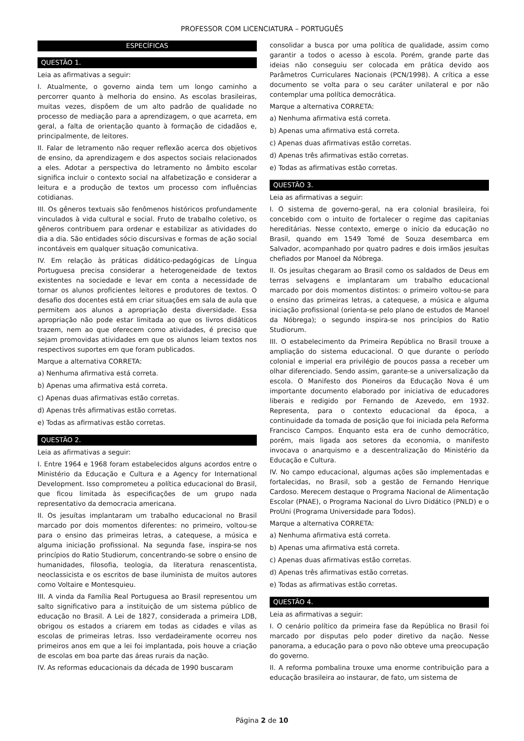PROFESSOR COM LICENCIATURA – PORTUGUÊS
ESPECÍFICAS
QUESTÃO 1.
Leia as afirmativas a seguir:
I. Atualmente, o governo ainda tem um longo caminho a percorrer quanto à melhoria do ensino. As escolas brasileiras, muitas vezes, dispõem de um alto padrão de qualidade no processo de mediação para a aprendizagem, o que acarreta, em geral, a falta de orientação quanto à formação de cidadãos e, principalmente, de leitores.
II. Falar de letramento não requer reflexão acerca dos objetivos de ensino, da aprendizagem e dos aspectos sociais relacionados a eles. Adotar a perspectiva do letramento no âmbito escolar significa incluir o contexto social na alfabetização e considerar a leitura e a produção de textos um processo com influências cotidianas.
III. Os gêneros textuais são fenômenos históricos profundamente vinculados à vida cultural e social. Fruto de trabalho coletivo, os gêneros contribuem para ordenar e estabilizar as atividades do dia a dia. São entidades sócio discursivas e formas de ação social incontáveis em qualquer situação comunicativa.
IV. Em relação às práticas didático-pedagógicas de Língua Portuguesa precisa considerar a heterogeneidade de textos existentes na sociedade e levar em conta a necessidade de tornar os alunos proficientes leitores e produtores de textos. O desafio dos docentes está em criar situações em sala de aula que permitem aos alunos a apropriação desta diversidade. Essa apropriação não pode estar limitada ao que os livros didáticos trazem, nem ao que oferecem como atividades, é preciso que sejam promovidas atividades em que os alunos leiam textos nos respectivos suportes em que foram publicados.
Marque a alternativa CORRETA:
a) Nenhuma afirmativa está correta.
b) Apenas uma afirmativa está correta.
c) Apenas duas afirmativas estão corretas.
d) Apenas três afirmativas estão corretas.
e) Todas as afirmativas estão corretas.
QUESTÃO 2.
Leia as afirmativas a seguir:
I. Entre 1964 e 1968 foram estabelecidos alguns acordos entre o Ministério da Educação e Cultura e a Agency for International Development. Isso comprometeu a política educacional do Brasil, que ficou limitada às especificações de um grupo nada representativo da democracia americana.
II. Os jesuítas implantaram um trabalho educacional no Brasil marcado por dois momentos diferentes: no primeiro, voltou-se para o ensino das primeiras letras, a catequese, a música e alguma iniciação profissional. Na segunda fase, inspira-se nos princípios do Ratio Studiorum, concentrando-se sobre o ensino de humanidades, filosofia, teologia, da literatura renascentista, neoclassicista e os escritos de base iluminista de muitos autores como Voltaire e Montesquieu.
III. A vinda da Família Real Portuguesa ao Brasil representou um salto significativo para a instituição de um sistema público de educação no Brasil. A Lei de 1827, considerada a primeira LDB, obrigou os estados a criarem em todas as cidades e vilas as escolas de primeiras letras. Isso verdadeiramente ocorreu nos primeiros anos em que a lei foi implantada, pois houve a criação de escolas em boa parte das áreas rurais da nação.
IV. As reformas educacionais da década de 1990 buscaram
consolidar a busca por uma política de qualidade, assim como garantir a todos o acesso à escola. Porém, grande parte das ideias não conseguiu ser colocada em prática devido aos Parâmetros Curriculares Nacionais (PCN/1998). A crítica a esse documento se volta para o seu caráter unilateral e por não contemplar uma política democrática.
Marque a alternativa CORRETA:
a) Nenhuma afirmativa está correta.
b) Apenas uma afirmativa está correta.
c) Apenas duas afirmativas estão corretas.
d) Apenas três afirmativas estão corretas.
e) Todas as afirmativas estão corretas.
QUESTÃO 3.
Leia as afirmativas a seguir:
I. O sistema de governo-geral, na era colonial brasileira, foi concebido com o intuito de fortalecer o regime das capitanias hereditárias. Nesse contexto, emerge o início da educação no Brasil, quando em 1549 Tomé de Souza desembarca em Salvador, acompanhado por quatro padres e dois irmãos jesuítas chefiados por Manoel da Nóbrega.
II. Os jesuítas chegaram ao Brasil como os saldados de Deus em terras selvagens e implantaram um trabalho educacional marcado por dois momentos distintos: o primeiro voltou-se para o ensino das primeiras letras, a catequese, a música e alguma iniciação profissional (orienta-se pelo plano de estudos de Manoel da Nóbrega); o segundo inspira-se nos princípios do Ratio Studiorum.
III. O estabelecimento da Primeira República no Brasil trouxe a ampliação do sistema educacional. O que durante o período colonial e imperial era privilégio de poucos passa a receber um olhar diferenciado. Sendo assim, garante-se a universalização da escola. O Manifesto dos Pioneiros da Educação Nova é um importante documento elaborado por iniciativa de educadores liberais e redigido por Fernando de Azevedo, em 1932. Representa, para o contexto educacional da época, a continuidade da tomada de posição que foi iniciada pela Reforma Francisco Campos. Enquanto esta era de cunho democrático, porém, mais ligada aos setores da economia, o manifesto invocava o anarquismo e a descentralização do Ministério da Educação e Cultura.
IV. No campo educacional, algumas ações são implementadas e fortalecidas, no Brasil, sob a gestão de Fernando Henrique Cardoso. Merecem destaque o Programa Nacional de Alimentação Escolar (PNAE), o Programa Nacional do Livro Didático (PNLD) e o ProUni (Programa Universidade para Todos).
Marque a alternativa CORRETA:
a) Nenhuma afirmativa está correta.
b) Apenas uma afirmativa está correta.
c) Apenas duas afirmativas estão corretas.
d) Apenas três afirmativas estão corretas.
e) Todas as afirmativas estão corretas.
QUESTÃO 4.
Leia as afirmativas a seguir:
I. O cenário político da primeira fase da República no Brasil foi marcado por disputas pelo poder diretivo da nação. Nesse panorama, a educação para o povo não obteve uma preocupação do governo.
II. A reforma pombalina trouxe uma enorme contribuição para a educação brasileira ao instaurar, de fato, um sistema de
Página 2 de 10